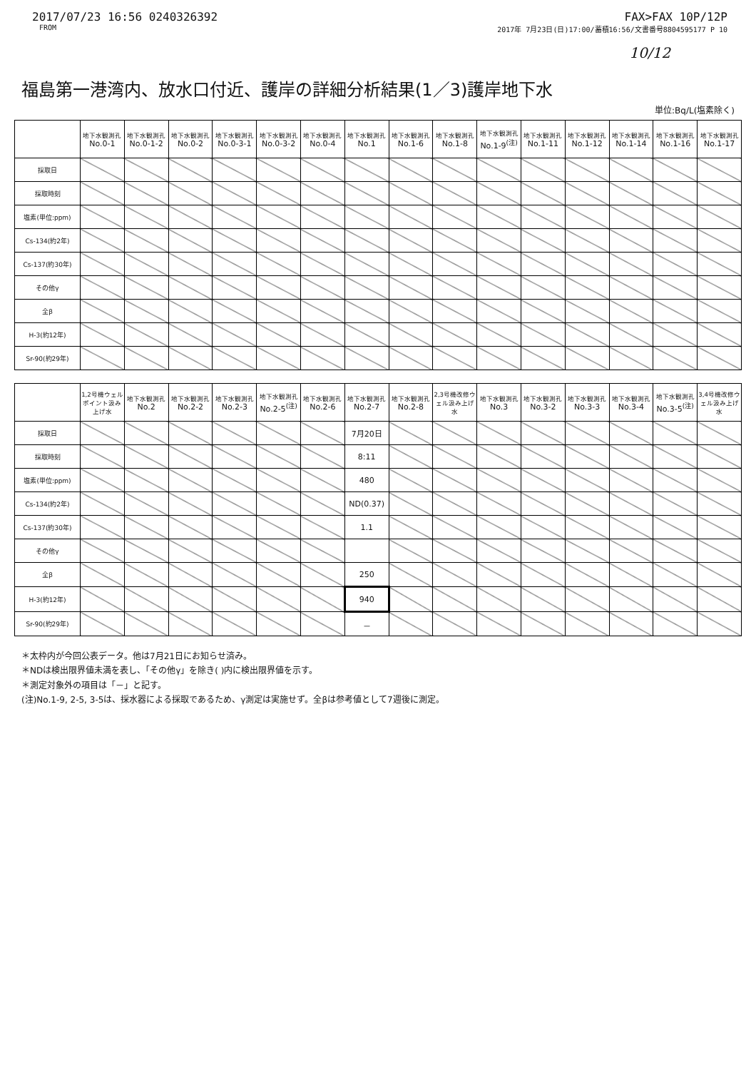2017/07/23 16:56 0240326392 FAX>FAX 10P/12P
FROM 2017年 7月23日(日)17:00/蓄積16:56/文書番号8804595177 P 10
10/12
福島第一港湾内、放水口付近、護岸の詳細分析結果(1／3)護岸地下水
単位:Bq/L(塩素除く)
| | 地下水観測孔 No.0-1 | 地下水観測孔 No.0-1-2 | 地下水観測孔 No.0-2 | 地下水観測孔 No.0-3-1 | 地下水観測孔 No.0-3-2 | 地下水観測孔 No.0-4 | 地下水観測孔 No.1 | 地下水観測孔 No.1-6 | 地下水観測孔 No.1-8 | 地下水観測孔 No.1-9<sup>(注)</sup> | 地下水観測孔 No.1-11 | 地下水観測孔 No.1-12 | 地下水観測孔 No.1-14 | 地下水観測孔 No.1-16 | 地下水観測孔 No.1-17 |
| --- | --- | --- | --- | --- | --- | --- | --- | --- | --- | --- | --- | --- | --- | --- | --- |
| 採取日 | | | | | | | | | | | | | | | |
| 採取時刻 | | | | | | | | | | | | | | | |
| 塩素(単位:ppm) | | | | | | | | | | | | | | | |
| Cs-134(約2年) | | | | | | | | | | | | | | | |
| Cs-137(約30年) | | | | | | | | | | | | | | | |
| その他γ | | | | | | | | | | | | | | | |
| 全β | | | | | | | | | | | | | | | |
| H-3(約12年) | | | | | | | | | | | | | | | |
| Sr-90(約29年) | | | | | | | | | | | | | | | |
| | 1,2号機ウェルポイント汲み上げ水 | 地下水観測孔 No.2 | 地下水観測孔 No.2-2 | 地下水観測孔 No.2-3 | 地下水観測孔 No.2-5<sup>(注)</sup> | 地下水観測孔 No.2-6 | 地下水観測孔 No.2-7 | 地下水観測孔 No.2-8 | 2,3号機改修ウェル汲み上げ水 | 地下水観測孔 No.3 | 地下水観測孔 No.3-2 | 地下水観測孔 No.3-3 | 地下水観測孔 No.3-4 | 地下水観測孔 No.3-5<sup>(注)</sup> | 3,4号機改修ウェル汲み上げ水 |
| --- | --- | --- | --- | --- | --- | --- | --- | --- | --- | --- | --- | --- | --- | --- | --- |
| 採取日 | | | | | | | 7月20日 | | | | | | | | |
| 採取時刻 | | | | | | | 8:11 | | | | | | | | |
| 塩素(単位:ppm) | | | | | | | 480 | | | | | | | | |
| Cs-134(約2年) | | | | | | | ND(0.37) | | | | | | | | |
| Cs-137(約30年) | | | | | | | 1.1 | | | | | | | | |
| その他γ | | | | | | | | | | | | | | | |
| 全β | | | | | | | 250 | | | | | | | | |
| H-3(約12年) | | | | | | | 940 | | | | | | | | |
| Sr-90(約29年) | | | | | | | － | | | | | | | | |
＊太枠内が今回公表データ。他は7月21日にお知らせ済み。
＊NDは検出限界値未満を表し、「その他γ」を除き( )内に検出限界値を示す。
＊測定対象外の項目は「－」と記す。
(注)No.1-9, 2-5, 3-5は、採水器による採取であるため、γ測定は実施せず。全βは参考値として7週後に測定。